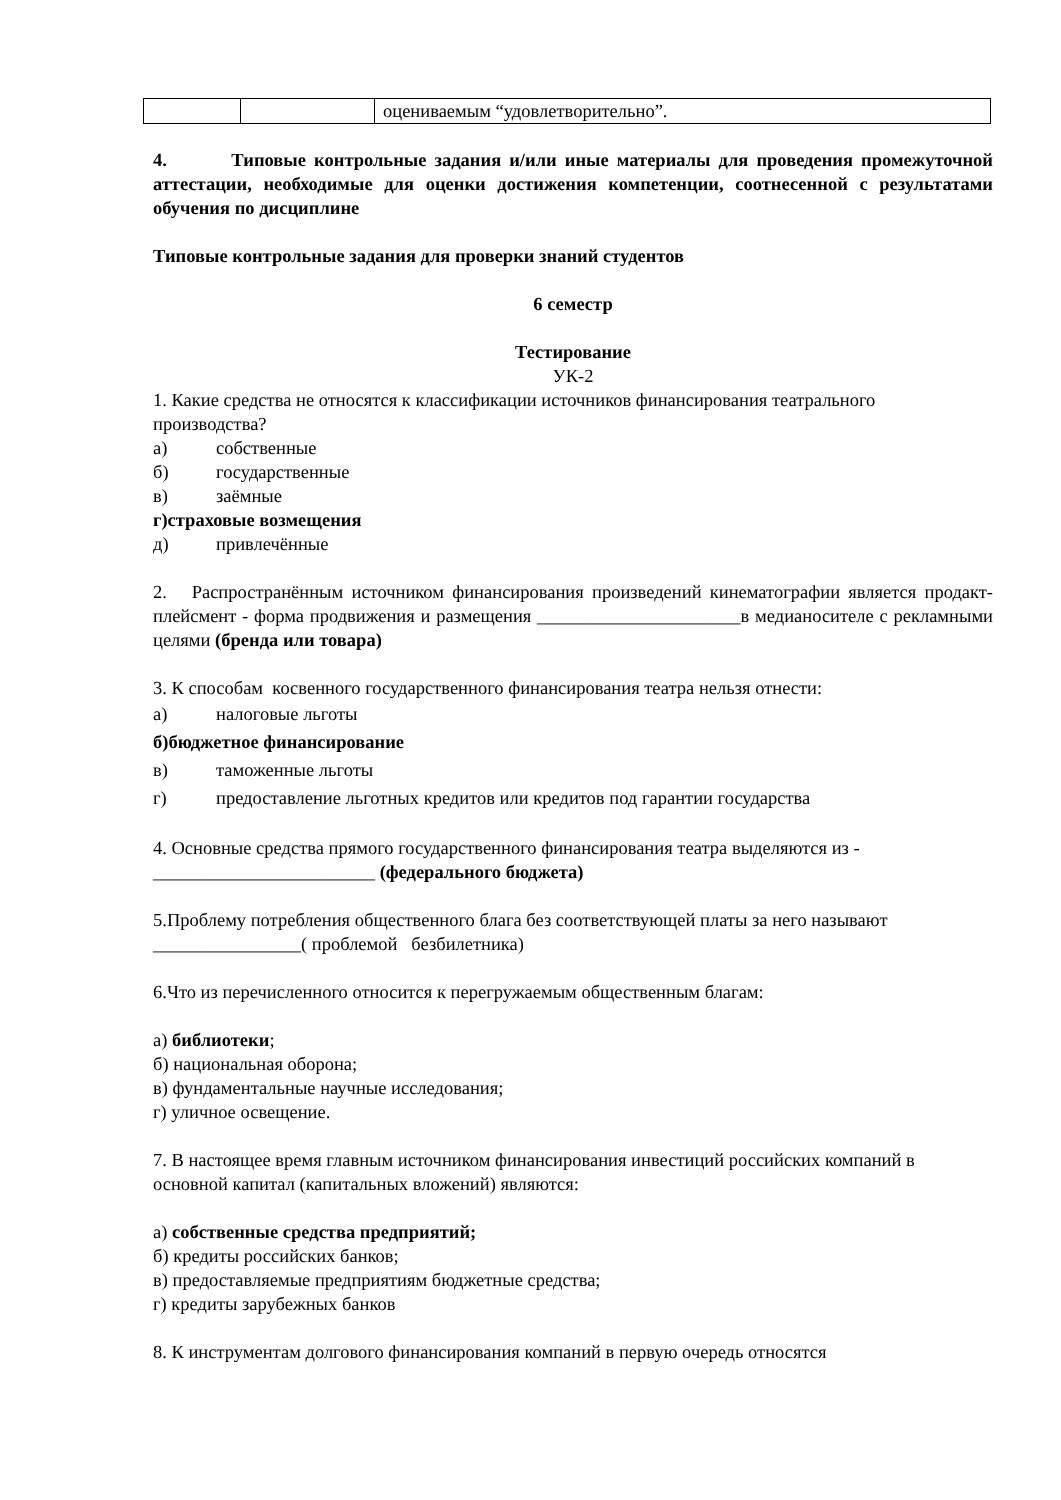| | | оцениваемым “удовлетворительно”. |
4. Типовые контрольные задания и/или иные материалы для проведения промежуточной аттестации, необходимые для оценки достижения компетенции, соотнесенной с результатами обучения по дисциплине
Типовые контрольные задания для проверки знаний студентов
6 семестр
Тестирование
УК-2
1. Какие средства не относятся к классификации источников финансирования театрального производства?
а) собственные
б) государственные
в) заёмные
г) страховые возмещения
д) привлечённые
2. Распространённым источником финансирования произведений кинематографии является продакт-плейсмент - форма продвижения и размещения ______________________в медианосителе с рекламными целями (бренда или товара)
3. К способам косвенного государственного финансирования театра нельзя отнести:
а) налоговые льготы
б) бюджетное финансирование
в) таможенные льготы
г) предоставление льготных кредитов или кредитов под гарантии государства
4. Основные средства прямого государственного финансирования театра выделяются из - ________________________ (федерального бюджета)
5.Проблему потребления общественного блага без соответствующей платы за него называют ________________( проблемой безбилетника)
6.Что из перечисленного относится к перегружаемым общественным благам:
а) библиотеки;
б) национальная оборона;
в) фундаментальные научные исследования;
г) уличное освещение.
7. В настоящее время главным источником финансирования инвестиций российских компаний в основной капитал (капитальных вложений) являются:
а) собственные средства предприятий;
б) кредиты российских банков;
в) предоставляемые предприятиям бюджетные средства;
г) кредиты зарубежных банков
8. К инструментам долгового финансирования компаний в первую очередь относятся